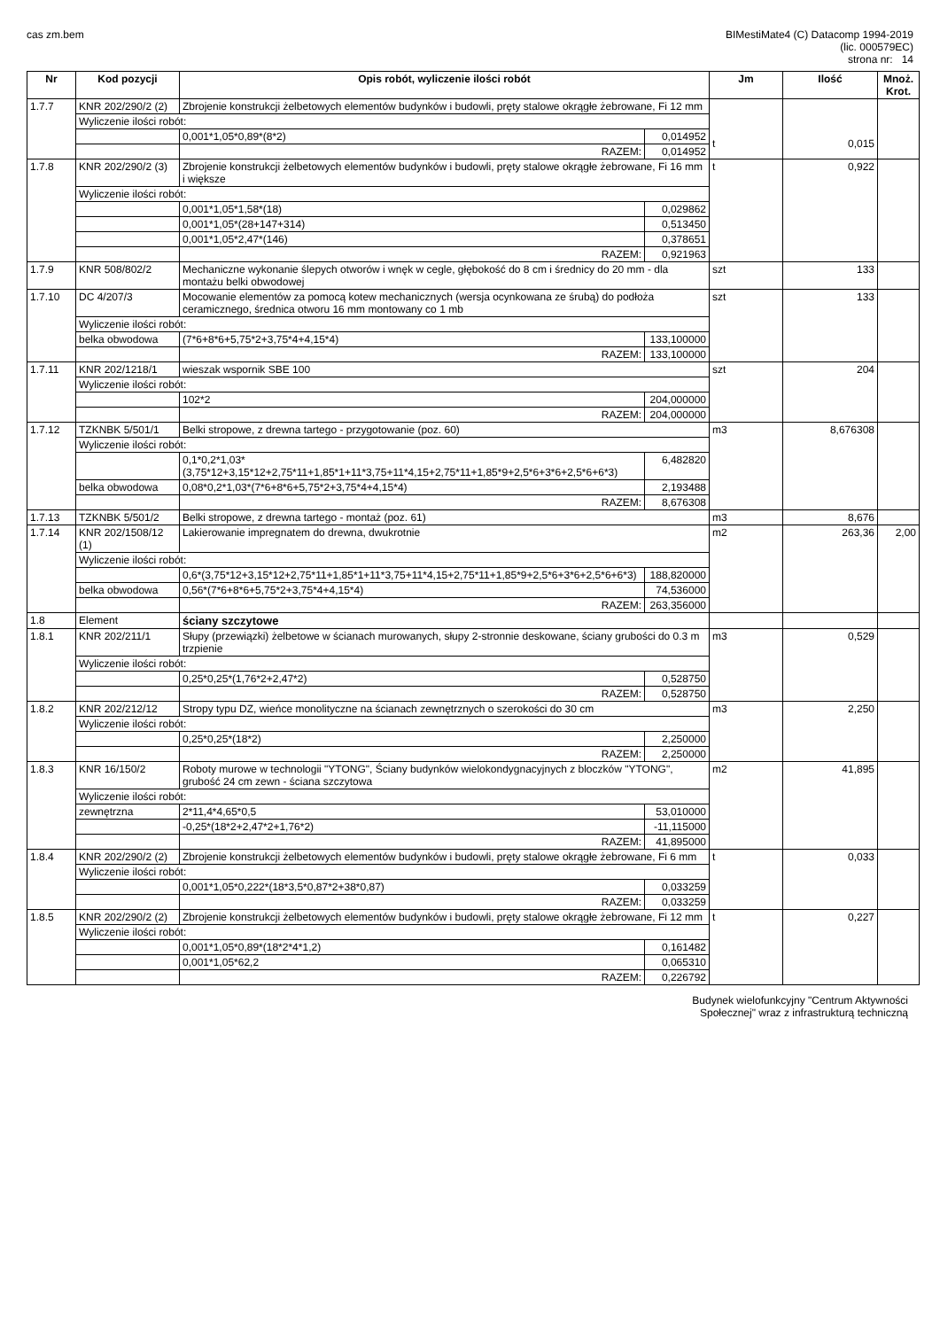cas zm.bem BIMestiMate4 (C) Datacomp 1994-2019
(lic. 000579EC)
strona nr: 14
| Nr | Kod pozycji | Opis robót, wyliczenie ilości robót | | | Jm | Ilość | Mnoż. Krot. |
| --- | --- | --- | --- | --- | --- | --- | --- |
| 1.7.7 | KNR 202/290/2 (2) | Zbrojenie konstrukcji żelbetowych elementów budynków i budowli, pręty stalowe okrągłe żebrowane, Fi 12 mm | | | t | 0,015 | |
| | Wyliczenie ilości robót: | | | | | | |
| | | | 0,001*1,05*0,89*(8*2) | 0,014952 | | | |
| | | | RAZEM: | 0,014952 | | | |
| 1.7.8 | KNR 202/290/2 (3) | Zbrojenie konstrukcji żelbetowych elementów budynków i budowli, pręty stalowe okrągłe żebrowane, Fi 16 mm i większe | | | t | 0,922 | |
| | Wyliczenie ilości robót: | | | | | | |
| | | | 0,001*1,05*1,58*(18) | 0,029862 | | | |
| | | | 0,001*1,05*(28+147+314) | 0,513450 | | | |
| | | | 0,001*1,05*2,47*(146) | 0,378651 | | | |
| | | | RAZEM: | 0,921963 | | | |
| 1.7.9 | KNR 508/802/2 | Mechaniczne wykonanie ślepych otworów i wnęk w cegle, głębokość do 8 cm i średnicy do 20 mm - dla montażu belki obwodowej | | | szt | 133 | |
| 1.7.10 | DC 4/207/3 | Mocowanie elementów za pomocą kotew mechanicznych (wersja ocynkowana ze śrubą) do podłoża ceramicznego, średnica otworu 16 mm montowany co 1 mb | | | szt | 133 | |
| | Wyliczenie ilości robót: | | | | | | |
| | belka obwodowa | | (7*6+8*6+5,75*2+3,75*4+4,15*4) | 133,100000 | | | |
| | | | RAZEM: | 133,100000 | | | |
| 1.7.11 | KNR 202/1218/1 | wieszak wspornik SBE 100 | | | szt | 204 | |
| | Wyliczenie ilości robót: | | | | | | |
| | | | 102*2 | 204,000000 | | | |
| | | | RAZEM: | 204,000000 | | | |
| 1.7.12 | TZKNBK 5/501/1 | Belki stropowe, z drewna tartego - przygotowanie (poz. 60) | | | m3 | 8,676308 | |
| | Wyliczenie ilości robót: | | | | | | |
| | | | 0,1*0,2*1,03*(3,75*12+3,15*12+2,75*11+1,85*1+11*3,75+11*4,15+2,75*11+1,85*9+2,5*6+3*6+2,5*6+6*3) | 6,482820 | | | |
| | belka obwodowa | | 0,08*0,2*1,03*(7*6+8*6+5,75*2+3,75*4+4,15*4) | 2,193488 | | | |
| | | | RAZEM: | 8,676308 | | | |
| 1.7.13 | TZKNBK 5/501/2 | Belki stropowe, z drewna tartego - montaż (poz. 61) | | | m3 | 8,676 | |
| 1.7.14 | KNR 202/1508/12 (1) | Lakierowanie impregnatem do drewna, dwukrotnie | | | m2 | 263,36 | 2,00 |
| | Wyliczenie ilości robót: | | | | | | |
| | | | 0,6*(3,75*12+3,15*12+2,75*11+1,85*1+11*3,75+11*4,15+2,75*11+1,85*9+2,5*6+3*6+2,5*6+6*3) | 188,820000 | | | |
| | belka obwodowa | | 0,56*(7*6+8*6+5,75*2+3,75*4+4,15*4) | 74,536000 | | | |
| | | | RAZEM: | 263,356000 | | | |
| 1.8 | Element | ściany szczytowe | | | | | |
| 1.8.1 | KNR 202/211/1 | Słupy (przewiązki) żelbetowe w ścianach murowanych, słupy 2-stronnie deskowane, ściany grubości do 0.3 m trzpienie | | | m3 | 0,529 | |
| | Wyliczenie ilości robót: | | | | | | |
| | | | 0,25*0,25*(1,76*2+2,47*2) | 0,528750 | | | |
| | | | RAZEM: | 0,528750 | | | |
| 1.8.2 | KNR 202/212/12 | Stropy typu DZ, wieńce monolityczne na ścianach zewnętrznych o szerokości do 30 cm | | | m3 | 2,250 | |
| | Wyliczenie ilości robót: | | | | | | |
| | | | 0,25*0,25*(18*2) | 2,250000 | | | |
| | | | RAZEM: | 2,250000 | | | |
| 1.8.3 | KNR 16/150/2 | Roboty murowe w technologii "YTONG", Ściany budynków wielokondygnacyjnych z bloczków "YTONG", grubość 24 cm zewn - ściana szczytowa | | | m2 | 41,895 | |
| | Wyliczenie ilości robót: | | | | | | |
| | zewnętrzna | | 2*11,4*4,65*0,5 | 53,010000 | | | |
| | | | -0,25*(18*2+2,47*2+1,76*2) | -11,115000 | | | |
| | | | RAZEM: | 41,895000 | | | |
| 1.8.4 | KNR 202/290/2 (2) | Zbrojenie konstrukcji żelbetowych elementów budynków i budowli, pręty stalowe okrągłe żebrowane, Fi 6 mm | | | t | 0,033 | |
| | Wyliczenie ilości robót: | | | | | | |
| | | | 0,001*1,05*0,222*(18*3,5*0,87*2+38*0,87) | 0,033259 | | | |
| | | | RAZEM: | 0,033259 | | | |
| 1.8.5 | KNR 202/290/2 (2) | Zbrojenie konstrukcji żelbetowych elementów budynków i budowli, pręty stalowe okrągłe żebrowane, Fi 12 mm | | | t | 0,227 | |
| | Wyliczenie ilości robót: | | | | | | |
| | | | 0,001*1,05*0,89*(18*2*4*1,2) | 0,161482 | | | |
| | | | 0,001*1,05*62,2 | 0,065310 | | | |
| | | | RAZEM: | 0,226792 | | | |
Budynek wielofunkcyjny "Centrum Aktywności
Społecznej" wraz z infrastrukturą techniczną